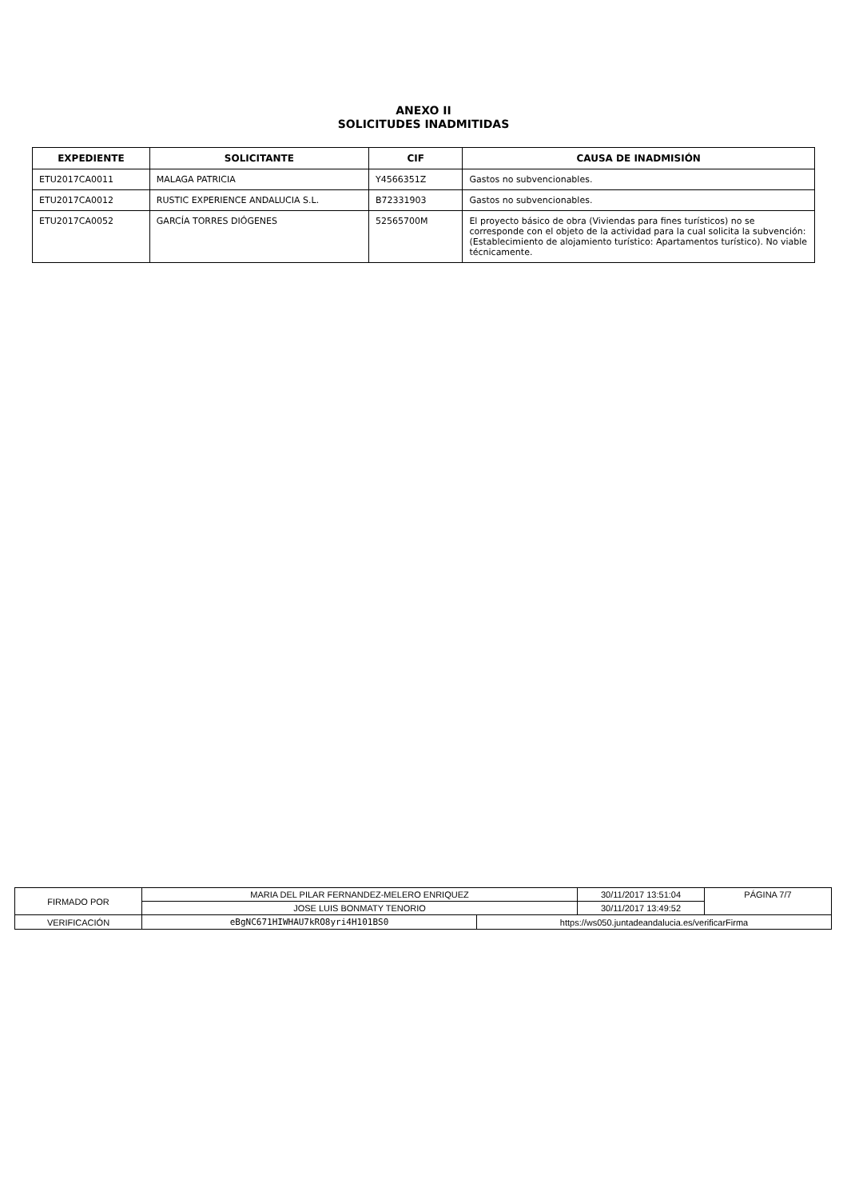ANEXO II
SOLICITUDES INADMITIDAS
| EXPEDIENTE | SOLICITANTE | CIF | CAUSA DE INADMISIÓN |
| --- | --- | --- | --- |
| ETU2017CA0011 | MALAGA PATRICIA | Y4566351Z | Gastos no subvencionables. |
| ETU2017CA0012 | RUSTIC EXPERIENCE ANDALUCIA S.L. | B72331903 | Gastos no subvencionables. |
| ETU2017CA0052 | GARCÍA TORRES DIÓGENES | 52565700M | El proyecto básico de obra (Viviendas para fines turísticos) no se corresponde con el objeto de la actividad para la cual solicita la subvención: (Establecimiento de alojamiento turístico: Apartamentos turístico). No viable técnicamente. |
| FIRMADO POR | MARIA DEL PILAR FERNANDEZ-MELERO ENRIQUEZ | | 30/11/2017 13:51:04 | PÁGINA 7/7 |
| | JOSE LUIS BONMATY TENORIO | | 30/11/2017 13:49:52 | |
| VERIFICACIÓN | eBgNC671HIWHAU7kRO8yri4H101BS0 | https://ws050.juntadeandalucia.es/verificarFirma | | |